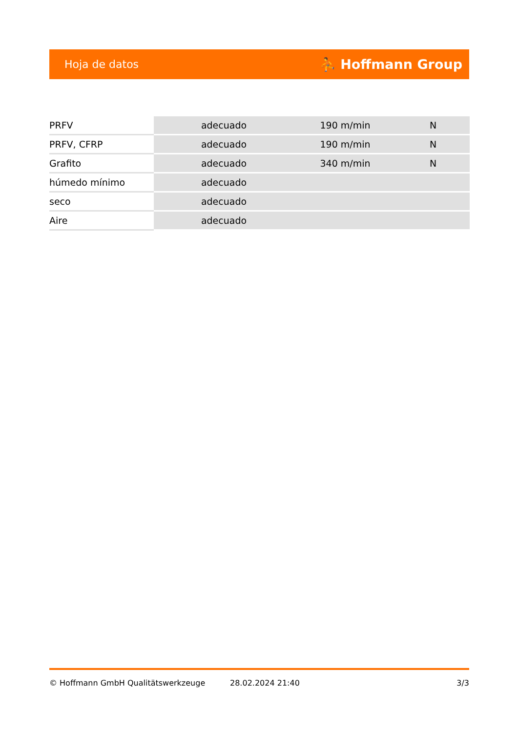Hoja de datos ⛹ Hoffmann Group
| PRFV | adecuado | 190 m/min | N |
| PRFV, CFRP | adecuado | 190 m/min | N |
| Grafito | adecuado | 340 m/min | N |
| húmedo mínimo | adecuado | | |
| seco | adecuado | | |
| Aire | adecuado | | |
© Hoffmann GmbH Qualitätswerkzeuge 28.02.2024 21:40 3/3